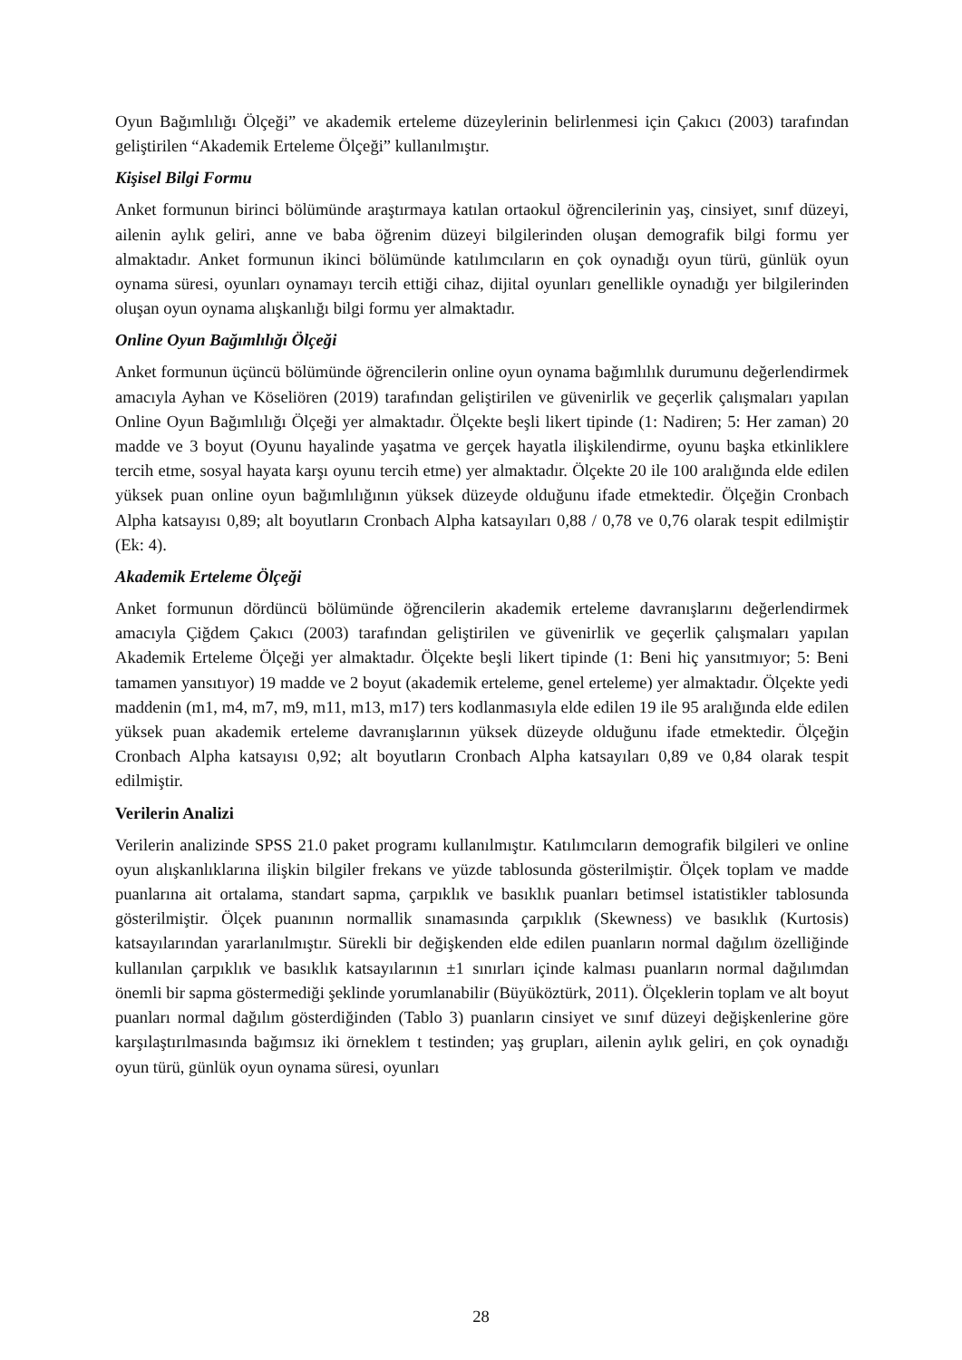Oyun Bağımlılığı Ölçeği” ve akademik erteleme düzeylerinin belirlenmesi için Çakıcı (2003) tarafından geliştirilen “Akademik Erteleme Ölçeği” kullanılmıştır.
Kişisel Bilgi Formu
Anket formunun birinci bölümünde araştırmaya katılan ortaokul öğrencilerinin yaş, cinsiyet, sınıf düzeyi, ailenin aylık geliri, anne ve baba öğrenim düzeyi bilgilerinden oluşan demografik bilgi formu yer almaktadır. Anket formunun ikinci bölümünde katılımcıların en çok oynadığı oyun türü, günlük oyun oynama süresi, oyunları oynamayı tercih ettiği cihaz, dijital oyunları genellikle oynadığı yer bilgilerinden oluşan oyun oynama alışkanlığı bilgi formu yer almaktadır.
Online Oyun Bağımlılığı Ölçeği
Anket formunun üçüncü bölümünde öğrencilerin online oyun oynama bağımlılık durumunu değerlendirmek amacıyla Ayhan ve Köseliören (2019) tarafından geliştirilen ve güvenirlik ve geçerlik çalışmaları yapılan Online Oyun Bağımlılığı Ölçeği yer almaktadır. Ölçekte beşli likert tipinde (1: Nadiren; 5: Her zaman) 20 madde ve 3 boyut (Oyunu hayalinde yaşatma ve gerçek hayatla ilişkilendirme, oyunu başka etkinliklere tercih etme, sosyal hayata karşı oyunu tercih etme) yer almaktadır. Ölçekte 20 ile 100 aralığında elde edilen yüksek puan online oyun bağımlılığının yüksek düzeyde olduğunu ifade etmektedir. Ölçeğin Cronbach Alpha katsayısı 0,89; alt boyutların Cronbach Alpha katsayıları 0,88 / 0,78 ve 0,76 olarak tespit edilmiştir (Ek: 4).
Akademik Erteleme Ölçeği
Anket formunun dördüncü bölümünde öğrencilerin akademik erteleme davranışlarını değerlendirmek amacıyla Çiğdem Çakıcı (2003) tarafından geliştirilen ve güvenirlik ve geçerlik çalışmaları yapılan Akademik Erteleme Ölçeği yer almaktadır. Ölçekte beşli likert tipinde (1: Beni hiç yansıtmıyor; 5: Beni tamamen yansıtıyor) 19 madde ve 2 boyut (akademik erteleme, genel erteleme) yer almaktadır. Ölçekte yedi maddenin (m1, m4, m7, m9, m11, m13, m17) ters kodlanmasıyla elde edilen 19 ile 95 aralığında elde edilen yüksek puan akademik erteleme davranışlarının yüksek düzeyde olduğunu ifade etmektedir. Ölçeğin Cronbach Alpha katsayısı 0,92; alt boyutların Cronbach Alpha katsayıları 0,89 ve 0,84 olarak tespit edilmiştir.
Verilerin Analizi
Verilerin analizinde SPSS 21.0 paket programı kullanılmıştır. Katılımcıların demografik bilgileri ve online oyun alışkanlıklarına ilişkin bilgiler frekans ve yüzde tablosunda gösterilmiştir. Ölçek toplam ve madde puanlarına ait ortalama, standart sapma, çarpıklık ve basıklık puanları betimsel istatistikler tablosunda gösterilmiştir. Ölçek puanının normallik sınamasında çarpıklık (Skewness) ve basıklık (Kurtosis) katsayılarından yararlanılmıştır. Sürekli bir değişkenden elde edilen puanların normal dağılım özelliğinde kullanılan çarpıklık ve basıklık katsayılarının ±1 sınırları içinde kalması puanların normal dağılımdan önemli bir sapma göstermediği şeklinde yorumlanabilir (Büyüköztürk, 2011). Ölçeklerin toplam ve alt boyut puanları normal dağılım gösterdiğinden (Tablo 3) puanların cinsiyet ve sınıf düzeyi değişkenlerine göre karşılaştırılmasında bağımsız iki örneklem t testinden; yaş grupları, ailenin aylık geliri, en çok oynadığı oyun türü, günlük oyun oynama süresi, oyunları
28